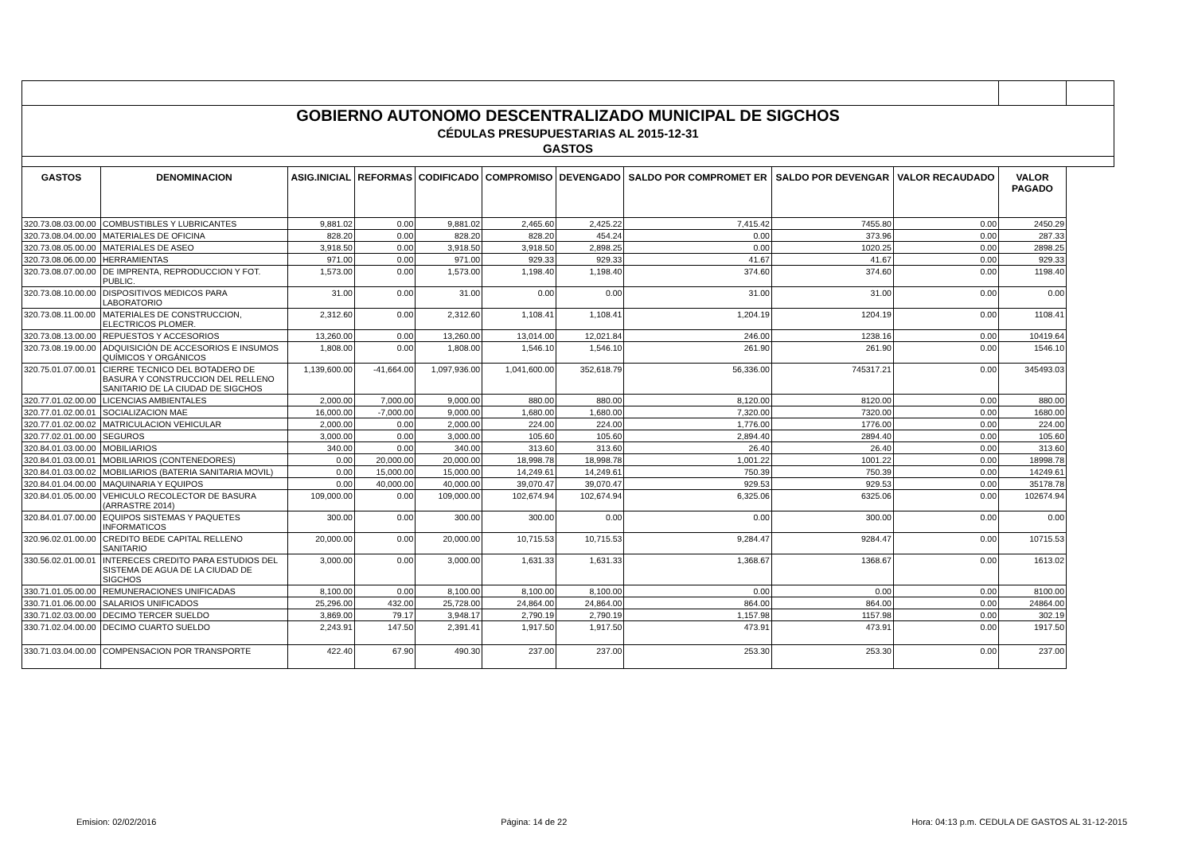| GOBIERNO AUTONOMO DESCENTRALIZADO MUNICIPAL DE SIGCHOS | | | | | | | | | | | |
| CÉDULAS PRESUPUESTARIAS AL 2015-12-31 | | | | | | | | | | | |
| GASTOS | | | | | | | | | | | |
| GASTOS | DENOMINACION | ASIG.INICIAL | REFORMAS | CODIFICADO | COMPROMISO | DEVENGADO | SALDO POR COMPROMET ER | SALDO POR DEVENGAR | VALOR RECAUDADO | VALOR PAGADO | |
| 320.73.08.03.00.00 | COMBUSTIBLES Y LUBRICANTES | 9,881.02 | 0.00 | 9,881.02 | 2,465.60 | 2,425.22 | 7,415.42 | 7455.80 | 0.00 | 2450.29 | |
| 320.73.08.04.00.00 | MATERIALES DE OFICINA | 828.20 | 0.00 | 828.20 | 828.20 | 454.24 | 0.00 | 373.96 | 0.00 | 287.33 | |
| 320.73.08.05.00.00 | MATERIALES DE ASEO | 3,918.50 | 0.00 | 3,918.50 | 3,918.50 | 2,898.25 | 0.00 | 1020.25 | 0.00 | 2898.25 | |
| 320.73.08.06.00.00 | HERRAMIENTAS | 971.00 | 0.00 | 971.00 | 929.33 | 929.33 | 41.67 | 41.67 | 0.00 | 929.33 | |
| 320.73.08.07.00.00 | DE IMPRENTA, REPRODUCCION Y FOT. PUBLIC. | 1,573.00 | 0.00 | 1,573.00 | 1,198.40 | 1,198.40 | 374.60 | 374.60 | 0.00 | 1198.40 | |
| 320.73.08.10.00.00 | DISPOSITIVOS MEDICOS PARA LABORATORIO | 31.00 | 0.00 | 31.00 | 0.00 | 0.00 | 31.00 | 31.00 | 0.00 | 0.00 | |
| 320.73.08.11.00.00 | MATERIALES DE CONSTRUCCION, ELECTRICOS PLOMER. | 2,312.60 | 0.00 | 2,312.60 | 1,108.41 | 1,108.41 | 1,204.19 | 1204.19 | 0.00 | 1108.41 | |
| 320.73.08.13.00.00 | REPUESTOS Y ACCESORIOS | 13,260.00 | 0.00 | 13,260.00 | 13,014.00 | 12,021.84 | 246.00 | 1238.16 | 0.00 | 10419.64 | |
| 320.73.08.19.00.00 | ADQUISICIÓN DE ACCESORIOS E INSUMOS QUÍMICOS Y ORGÁNICOS | 1,808.00 | 0.00 | 1,808.00 | 1,546.10 | 1,546.10 | 261.90 | 261.90 | 0.00 | 1546.10 | |
| 320.75.01.07.00.01 | CIERRE TECNICO DEL BOTADERO DE BASURA Y CONSTRUCCION DEL RELLENO SANITARIO DE LA CIUDAD DE SIGCHOS | 1,139,600.00 | -41,664.00 | 1,097,936.00 | 1,041,600.00 | 352,618.79 | 56,336.00 | 745317.21 | 0.00 | 345493.03 | |
| 320.77.01.02.00.00 | LICENCIAS AMBIENTALES | 2,000.00 | 7,000.00 | 9,000.00 | 880.00 | 880.00 | 8,120.00 | 8120.00 | 0.00 | 880.00 | |
| 320.77.01.02.00.01 | SOCIALIZACION MAE | 16,000.00 | -7,000.00 | 9,000.00 | 1,680.00 | 1,680.00 | 7,320.00 | 7320.00 | 0.00 | 1680.00 | |
| 320.77.01.02.00.02 | MATRICULACION VEHICULAR | 2,000.00 | 0.00 | 2,000.00 | 224.00 | 224.00 | 1,776.00 | 1776.00 | 0.00 | 224.00 | |
| 320.77.02.01.00.00 | SEGUROS | 3,000.00 | 0.00 | 3,000.00 | 105.60 | 105.60 | 2,894.40 | 2894.40 | 0.00 | 105.60 | |
| 320.84.01.03.00.00 | MOBILIARIOS | 340.00 | 0.00 | 340.00 | 313.60 | 313.60 | 26.40 | 26.40 | 0.00 | 313.60 | |
| 320.84.01.03.00.01 | MOBILIARIOS (CONTENEDORES) | 0.00 | 20,000.00 | 20,000.00 | 18,998.78 | 18,998.78 | 1,001.22 | 1001.22 | 0.00 | 18998.78 | |
| 320.84.01.03.00.02 | MOBILIARIOS (BATERIA SANITARIA MOVIL) | 0.00 | 15,000.00 | 15,000.00 | 14,249.61 | 14,249.61 | 750.39 | 750.39 | 0.00 | 14249.61 | |
| 320.84.01.04.00.00 | MAQUINARIA Y EQUIPOS | 0.00 | 40,000.00 | 40,000.00 | 39,070.47 | 39,070.47 | 929.53 | 929.53 | 0.00 | 35178.78 | |
| 320.84.01.05.00.00 | VEHICULO RECOLECTOR DE BASURA (ARRASTRE 2014) | 109,000.00 | 0.00 | 109,000.00 | 102,674.94 | 102,674.94 | 6,325.06 | 6325.06 | 0.00 | 102674.94 | |
| 320.84.01.07.00.00 | EQUIPOS SISTEMAS Y PAQUETES INFORMATICOS | 300.00 | 0.00 | 300.00 | 300.00 | 0.00 | 0.00 | 300.00 | 0.00 | 0.00 | |
| 320.96.02.01.00.00 | CREDITO BEDE CAPITAL RELLENO SANITARIO | 20,000.00 | 0.00 | 20,000.00 | 10,715.53 | 10,715.53 | 9,284.47 | 9284.47 | 0.00 | 10715.53 | |
| 330.56.02.01.00.01 | INTERECES CREDITO PARA ESTUDIOS DEL SISTEMA DE AGUA DE LA CIUDAD DE SIGCHOS | 3,000.00 | 0.00 | 3,000.00 | 1,631.33 | 1,631.33 | 1,368.67 | 1368.67 | 0.00 | 1613.02 | |
| 330.71.01.05.00.00 | REMUNERACIONES UNIFICADAS | 8,100.00 | 0.00 | 8,100.00 | 8,100.00 | 8,100.00 | 0.00 | 0.00 | 0.00 | 8100.00 | |
| 330.71.01.06.00.00 | SALARIOS UNIFICADOS | 25,296.00 | 432.00 | 25,728.00 | 24,864.00 | 24,864.00 | 864.00 | 864.00 | 0.00 | 24864.00 | |
| 330.71.02.03.00.00 | DECIMO TERCER SUELDO | 3,869.00 | 79.17 | 3,948.17 | 2,790.19 | 2,790.19 | 1,157.98 | 1157.98 | 0.00 | 302.19 | |
| 330.71.02.04.00.00 | DECIMO CUARTO SUELDO | 2,243.91 | 147.50 | 2,391.41 | 1,917.50 | 1,917.50 | 473.91 | 473.91 | 0.00 | 1917.50 | |
| 330.71.03.04.00.00 | COMPENSACION POR TRANSPORTE | 422.40 | 67.90 | 490.30 | 237.00 | 237.00 | 253.30 | 253.30 | 0.00 | 237.00 | |
Emision: 02/02/2016 Página: 14 de 22 Hora: 04:13 p.m. CEDULA DE GASTOS AL 31-12-2015